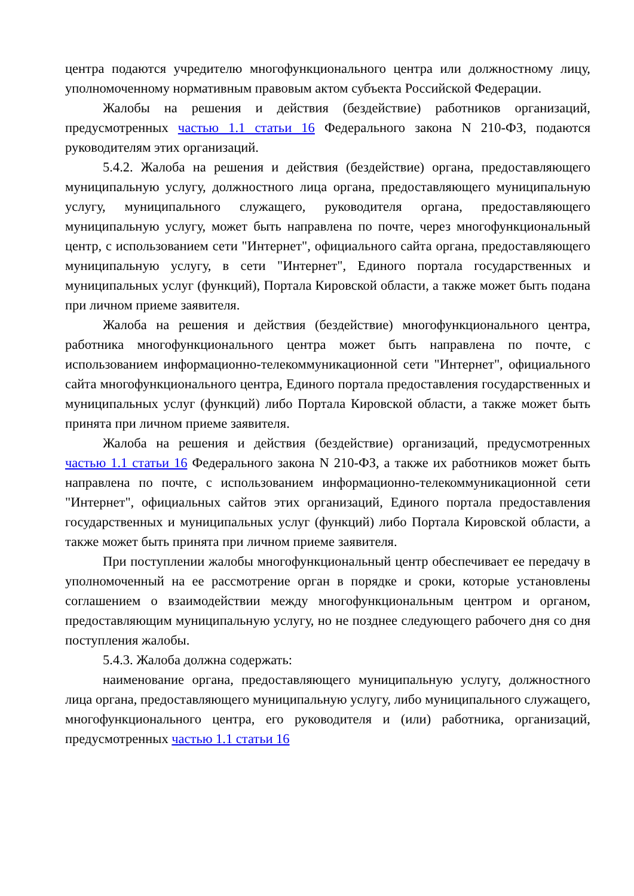центра подаются учредителю многофункционального центра или должностному лицу, уполномоченному нормативным правовым актом субъекта Российской Федерации.
Жалобы на решения и действия (бездействие) работников организаций, предусмотренных частью 1.1 статьи 16 Федерального закона N 210-ФЗ, подаются руководителям этих организаций.
5.4.2. Жалоба на решения и действия (бездействие) органа, предоставляющего муниципальную услугу, должностного лица органа, предоставляющего муниципальную услугу, муниципального служащего, руководителя органа, предоставляющего муниципальную услугу, может быть направлена по почте, через многофункциональный центр, с использованием сети "Интернет", официального сайта органа, предоставляющего муниципальную услугу, в сети "Интернет", Единого портала государственных и муниципальных услуг (функций), Портала Кировской области, а также может быть подана при личном приеме заявителя.
Жалоба на решения и действия (бездействие) многофункционального центра, работника многофункционального центра может быть направлена по почте, с использованием информационно-телекоммуникационной сети "Интернет", официального сайта многофункционального центра, Единого портала предоставления государственных и муниципальных услуг (функций) либо Портала Кировской области, а также может быть принята при личном приеме заявителя.
Жалоба на решения и действия (бездействие) организаций, предусмотренных частью 1.1 статьи 16 Федерального закона N 210-ФЗ, а также их работников может быть направлена по почте, с использованием информационно-телекоммуникационной сети "Интернет", официальных сайтов этих организаций, Единого портала предоставления государственных и муниципальных услуг (функций) либо Портала Кировской области, а также может быть принята при личном приеме заявителя.
При поступлении жалобы многофункциональный центр обеспечивает ее передачу в уполномоченный на ее рассмотрение орган в порядке и сроки, которые установлены соглашением о взаимодействии между многофункциональным центром и органом, предоставляющим муниципальную услугу, но не позднее следующего рабочего дня со дня поступления жалобы.
5.4.3. Жалоба должна содержать:
наименование органа, предоставляющего муниципальную услугу, должностного лица органа, предоставляющего муниципальную услугу, либо муниципального служащего, многофункционального центра, его руководителя и (или) работника, организаций, предусмотренных частью 1.1 статьи 16